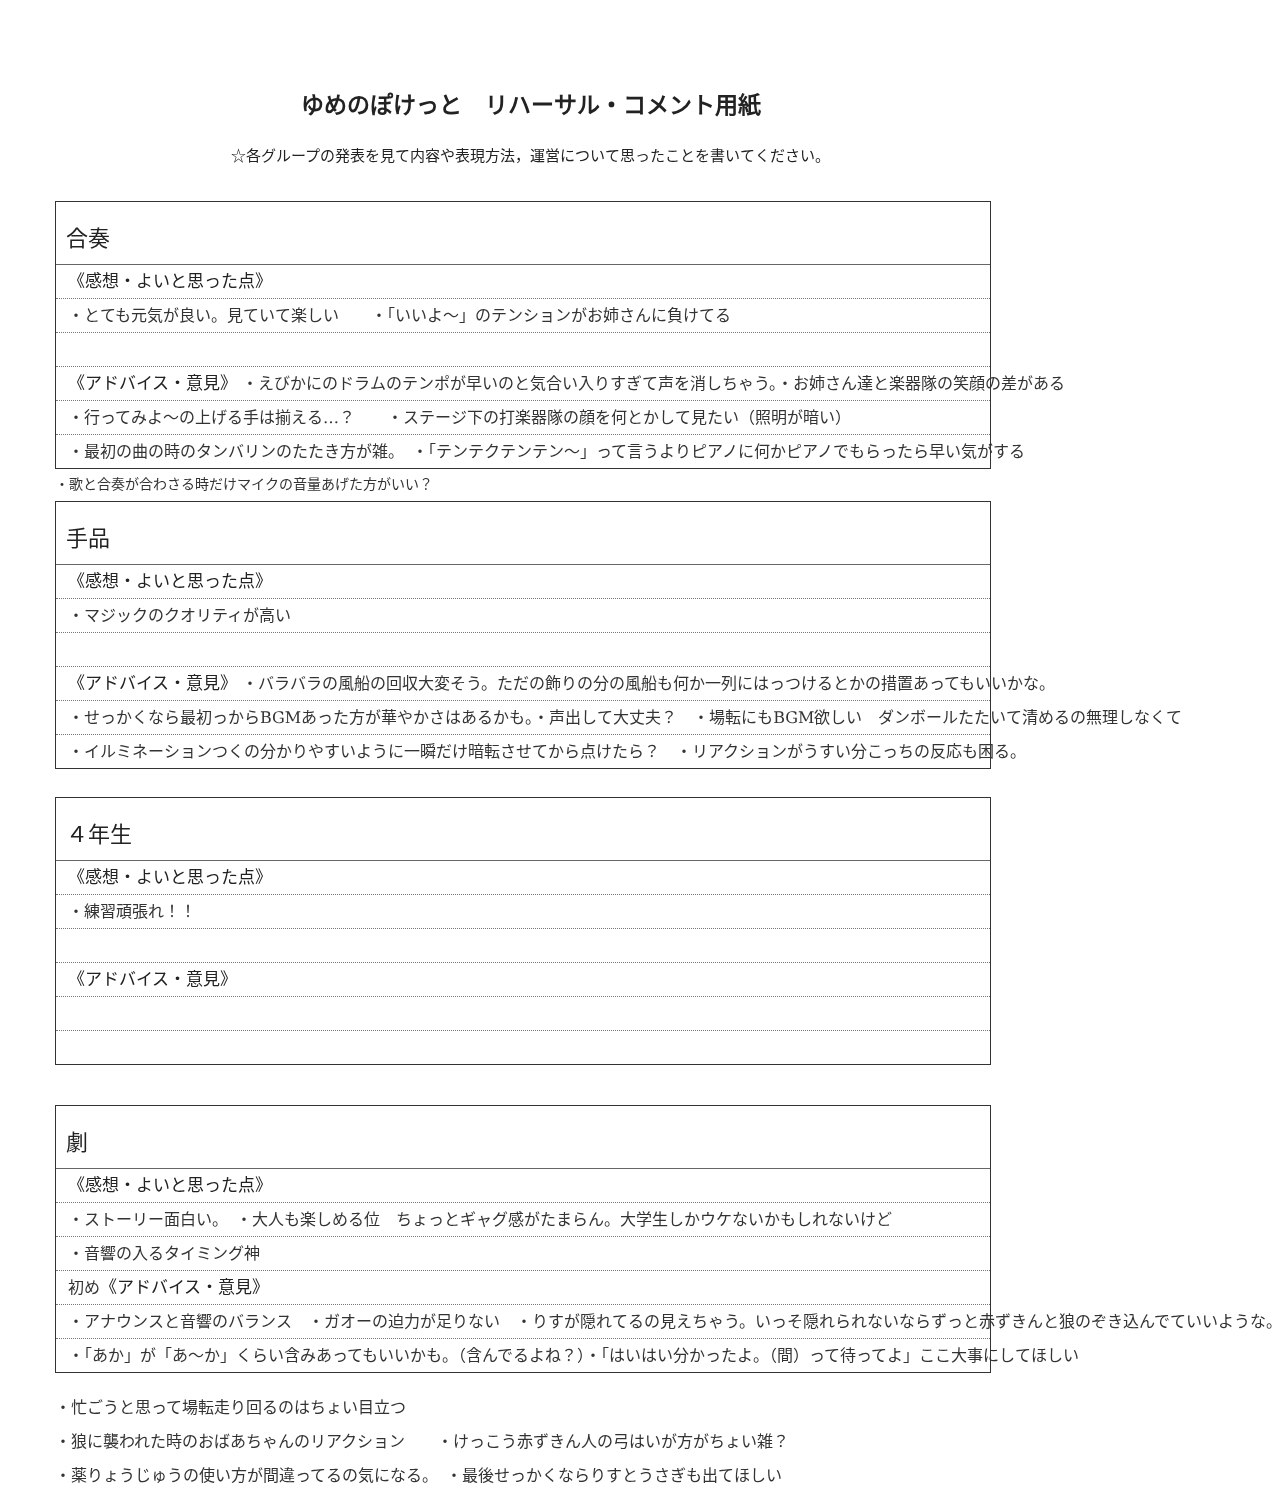ゆめのぽけっと　リハーサル・コメント用紙
☆各グループの発表を見て内容や表現方法，運営について思ったことを書いてください。
合奏
《感想・よいと思った点》
・とても元気が良い。見ていて楽しい　　・「いいよ〜」のテンションがお姉さんに負けてる
《アドバイス・意見》 ・えびかにのドラムのテンポが早いのと気合い入りすぎて声を消しちゃう。・お姉さん達と楽器隊の笑顔の差がある
・行ってみよ〜の上げる手は揃える…？　　・ステージ下の打楽器隊の顔を何とかして見たい（照明が暗い）
・最初の曲の時のタンバリンのたたき方が雑。　・「テンテクテンテン〜」って言うよりピアノに何かピアノでもらったら早い気がする
・歌と合奏が合わさる時だけマイクの音量あげた方がいい？
手品
《感想・よいと思った点》
・マジックのクオリティが高い
《アドバイス・意見》 ・バラバラの風船の回収大変そう。ただの飾りの分の風船も何か一列にはっつけるとかの措置あってもいいかな。
・せっかくなら最初っからBGMあった方が華やかさはあるかも。・声出して大丈夫？　・場転にもBGM欲しい　ダンボールたたいて清めるの無理しなくて
・イルミネーションつくの分かりやすいように一瞬だけ暗転させてから点けたら？　・リアクションがうすい分こっちの反応も困る。
４年生
《感想・よいと思った点》
・練習頑張れ！！
《アドバイス・意見》
劇
《感想・よいと思った点》
・ストーリー面白い。　・大人も楽しめる位　ちょっとギャグ感がたまらん。大学生しかウケないかもしれないけど
・音響の入るタイミング神
初め《アドバイス・意見》
・アナウンスと音響のバランス　・ガオーの迫力が足りない　・りすが隠れてるの見えちゃう。いっそ隠れられないならずっと赤ずきんと狼のぞき込んでていいような。
・「あか」が「あ〜か」くらい含みあってもいいかも。（含んでるよね？）・「はいはい分かったよ。（間）って待ってよ」ここ大事にしてほしい
・忙ごうと思って場転走り回るのはちょい目立つ
・狼に襲われた時のおばあちゃんのリアクション　　・けっこう赤ずきん人の弓はいが方がちょい雑？
・薬りょうじゅうの使い方が間違ってるの気になる。　・最後せっかくならりすとうさぎも出てほしい